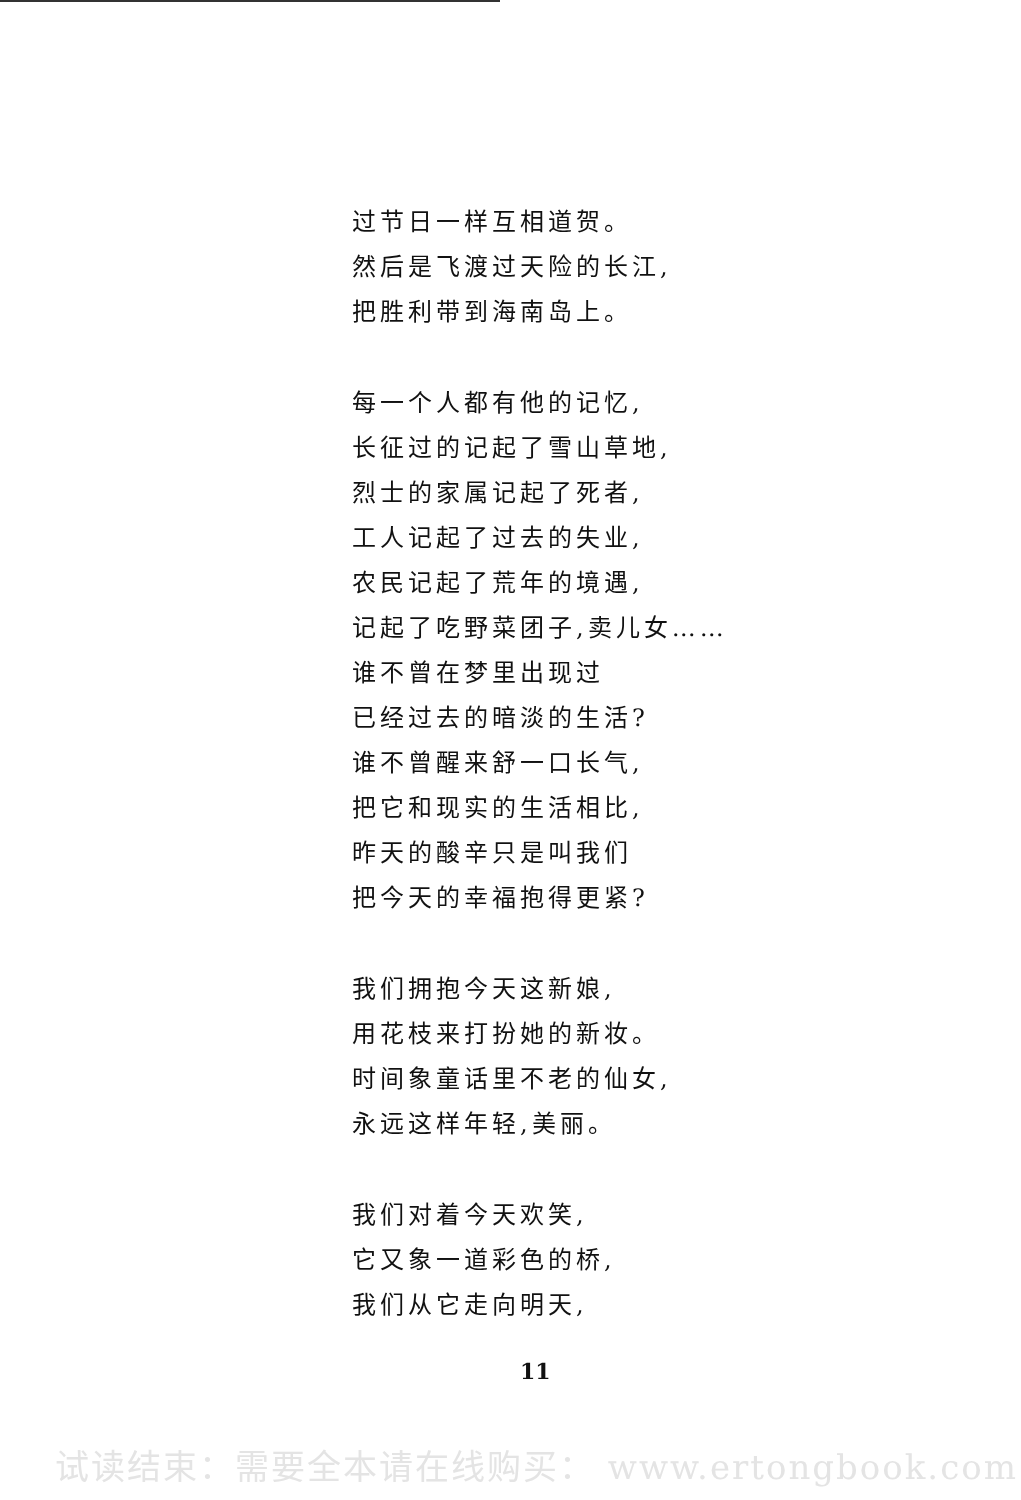过节日一样互相道贺。
然后是飞渡过天险的长江,
把胜利带到海南岛上。
每一个人都有他的记忆,
长征过的记起了雪山草地,
烈士的家属记起了死者,
工人记起了过去的失业,
农民记起了荒年的境遇,
记起了吃野菜团子,卖儿女……
谁不曾在梦里出现过
已经过去的暗淡的生活?
谁不曾醒来舒一口长气,
把它和现实的生活相比,
昨天的酸辛只是叫我们
把今天的幸福抱得更紧?
我们拥抱今天这新娘,
用花枝来打扮她的新妆。
时间象童话里不老的仙女,
永远这样年轻,美丽。
我们对着今天欢笑,
它又象一道彩色的桥,
我们从它走向明天,
11
试读结束：需要全本请在线购买： www.ertongbook.com